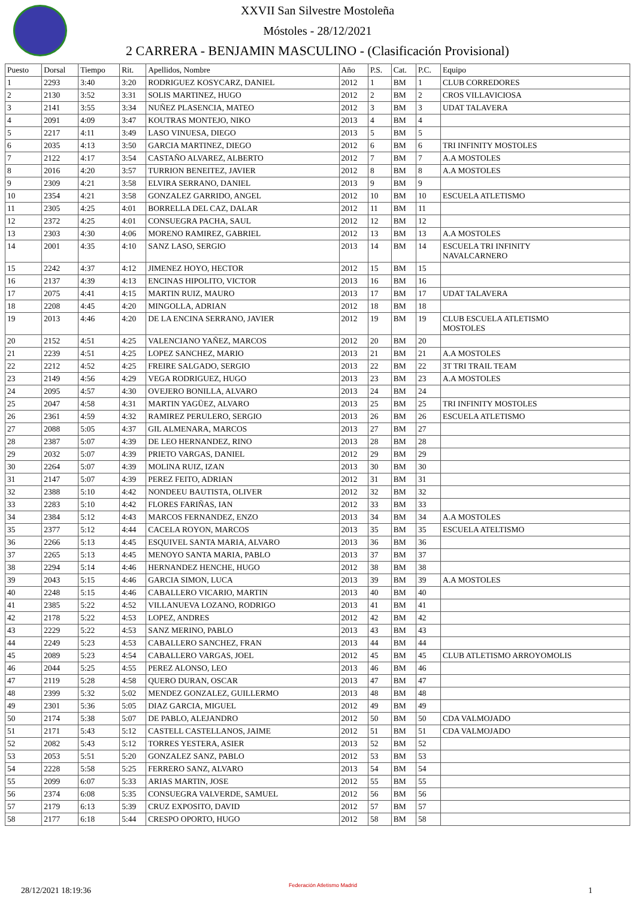XXVII San Silvestre Mostoleña
Móstoles - 28/12/2021
2 CARRERA - BENJAMIN MASCULINO - (Clasificación Provisional)
| Puesto | Dorsal | Tiempo | Rit. | Apellidos, Nombre | Año | P.S. | Cat. | P.C. | Equipo |
| --- | --- | --- | --- | --- | --- | --- | --- | --- | --- |
| 1 | 2293 | 3:40 | 3:20 | RODRIGUEZ KOSYCARZ, DANIEL | 2012 | 1 | BM | 1 | CLUB CORREDORES |
| 2 | 2130 | 3:52 | 3:31 | SOLIS MARTINEZ, HUGO | 2012 | 2 | BM | 2 | CROS VILLAVICIOSA |
| 3 | 2141 | 3:55 | 3:34 | NUÑEZ PLASENCIA, MATEO | 2012 | 3 | BM | 3 | UDAT TALAVERA |
| 4 | 2091 | 4:09 | 3:47 | KOUTRAS MONTEJO, NIKO | 2013 | 4 | BM | 4 | |
| 5 | 2217 | 4:11 | 3:49 | LASO VINUESA, DIEGO | 2013 | 5 | BM | 5 | |
| 6 | 2035 | 4:13 | 3:50 | GARCIA MARTINEZ, DIEGO | 2012 | 6 | BM | 6 | TRI INFINITY MOSTOLES |
| 7 | 2122 | 4:17 | 3:54 | CASTAÑO ALVAREZ, ALBERTO | 2012 | 7 | BM | 7 | A.A MOSTOLES |
| 8 | 2016 | 4:20 | 3:57 | TURRION BENEITEZ, JAVIER | 2012 | 8 | BM | 8 | A.A MOSTOLES |
| 9 | 2309 | 4:21 | 3:58 | ELVIRA SERRANO, DANIEL | 2013 | 9 | BM | 9 | |
| 10 | 2354 | 4:21 | 3:58 | GONZALEZ GARRIDO, ANGEL | 2012 | 10 | BM | 10 | ESCUELA ATLETISMO |
| 11 | 2305 | 4:25 | 4:01 | BORRELLA DEL CAZ, DALAR | 2012 | 11 | BM | 11 | |
| 12 | 2372 | 4:25 | 4:01 | CONSUEGRA PACHA, SAUL | 2012 | 12 | BM | 12 | |
| 13 | 2303 | 4:30 | 4:06 | MORENO RAMIREZ, GABRIEL | 2012 | 13 | BM | 13 | A.A MOSTOLES |
| 14 | 2001 | 4:35 | 4:10 | SANZ LASO, SERGIO | 2013 | 14 | BM | 14 | ESCUELA TRI INFINITY NAVALCARNERO |
| 15 | 2242 | 4:37 | 4:12 | JIMENEZ HOYO, HECTOR | 2012 | 15 | BM | 15 | |
| 16 | 2137 | 4:39 | 4:13 | ENCINAS HIPOLITO, VICTOR | 2013 | 16 | BM | 16 | |
| 17 | 2075 | 4:41 | 4:15 | MARTIN RUIZ, MAURO | 2013 | 17 | BM | 17 | UDAT TALAVERA |
| 18 | 2208 | 4:45 | 4:20 | MINGOLLA, ADRIAN | 2012 | 18 | BM | 18 | |
| 19 | 2013 | 4:46 | 4:20 | DE LA ENCINA SERRANO, JAVIER | 2012 | 19 | BM | 19 | CLUB ESCUELA ATLETISMO MOSTOLES |
| 20 | 2152 | 4:51 | 4:25 | VALENCIANO YAÑEZ, MARCOS | 2012 | 20 | BM | 20 | |
| 21 | 2239 | 4:51 | 4:25 | LOPEZ SANCHEZ, MARIO | 2013 | 21 | BM | 21 | A.A MOSTOLES |
| 22 | 2212 | 4:52 | 4:25 | FREIRE SALGADO, SERGIO | 2013 | 22 | BM | 22 | 3T TRI TRAIL TEAM |
| 23 | 2149 | 4:56 | 4:29 | VEGA RODRIGUEZ, HUGO | 2013 | 23 | BM | 23 | A.A MOSTOLES |
| 24 | 2095 | 4:57 | 4:30 | OVEJERO BONILLA, ALVARO | 2013 | 24 | BM | 24 | |
| 25 | 2047 | 4:58 | 4:31 | MARTIN YAGÜEZ, ALVARO | 2013 | 25 | BM | 25 | TRI INFINITY MOSTOLES |
| 26 | 2361 | 4:59 | 4:32 | RAMIREZ PERULERO, SERGIO | 2013 | 26 | BM | 26 | ESCUELA ATLETISMO |
| 27 | 2088 | 5:05 | 4:37 | GIL ALMENARA, MARCOS | 2013 | 27 | BM | 27 | |
| 28 | 2387 | 5:07 | 4:39 | DE LEO HERNANDEZ, RINO | 2013 | 28 | BM | 28 | |
| 29 | 2032 | 5:07 | 4:39 | PRIETO VARGAS, DANIEL | 2012 | 29 | BM | 29 | |
| 30 | 2264 | 5:07 | 4:39 | MOLINA RUIZ, IZAN | 2013 | 30 | BM | 30 | |
| 31 | 2147 | 5:07 | 4:39 | PEREZ FEITO, ADRIAN | 2012 | 31 | BM | 31 | |
| 32 | 2388 | 5:10 | 4:42 | NONDEEU BAUTISTA, OLIVER | 2012 | 32 | BM | 32 | |
| 33 | 2283 | 5:10 | 4:42 | FLORES FARIÑAS, IAN | 2012 | 33 | BM | 33 | |
| 34 | 2384 | 5:12 | 4:43 | MARCOS FERNANDEZ, ENZO | 2013 | 34 | BM | 34 | A.A MOSTOLES |
| 35 | 2377 | 5:12 | 4:44 | CACELA ROYON, MARCOS | 2013 | 35 | BM | 35 | ESCUELA ATELTISMO |
| 36 | 2266 | 5:13 | 4:45 | ESQUIVEL SANTA MARIA, ALVARO | 2013 | 36 | BM | 36 | |
| 37 | 2265 | 5:13 | 4:45 | MENOYO SANTA MARIA, PABLO | 2013 | 37 | BM | 37 | |
| 38 | 2294 | 5:14 | 4:46 | HERNANDEZ HENCHE, HUGO | 2012 | 38 | BM | 38 | |
| 39 | 2043 | 5:15 | 4:46 | GARCIA SIMON, LUCA | 2013 | 39 | BM | 39 | A.A MOSTOLES |
| 40 | 2248 | 5:15 | 4:46 | CABALLERO VICARIO, MARTIN | 2013 | 40 | BM | 40 | |
| 41 | 2385 | 5:22 | 4:52 | VILLANUEVA LOZANO, RODRIGO | 2013 | 41 | BM | 41 | |
| 42 | 2178 | 5:22 | 4:53 | LOPEZ, ANDRES | 2012 | 42 | BM | 42 | |
| 43 | 2229 | 5:22 | 4:53 | SANZ MERINO, PABLO | 2013 | 43 | BM | 43 | |
| 44 | 2249 | 5:23 | 4:53 | CABALLERO SANCHEZ, FRAN | 2013 | 44 | BM | 44 | |
| 45 | 2089 | 5:23 | 4:54 | CABALLERO VARGAS, JOEL | 2012 | 45 | BM | 45 | CLUB ATLETISMO ARROYOMOLIS |
| 46 | 2044 | 5:25 | 4:55 | PEREZ ALONSO, LEO | 2013 | 46 | BM | 46 | |
| 47 | 2119 | 5:28 | 4:58 | QUERO DURAN, OSCAR | 2013 | 47 | BM | 47 | |
| 48 | 2399 | 5:32 | 5:02 | MENDEZ GONZALEZ, GUILLERMO | 2013 | 48 | BM | 48 | |
| 49 | 2301 | 5:36 | 5:05 | DIAZ GARCIA, MIGUEL | 2012 | 49 | BM | 49 | |
| 50 | 2174 | 5:38 | 5:07 | DE PABLO, ALEJANDRO | 2012 | 50 | BM | 50 | CDA VALMOJADO |
| 51 | 2171 | 5:43 | 5:12 | CASTELL CASTELLANOS, JAIME | 2012 | 51 | BM | 51 | CDA VALMOJADO |
| 52 | 2082 | 5:43 | 5:12 | TORRES YESTERA, ASIER | 2013 | 52 | BM | 52 | |
| 53 | 2053 | 5:51 | 5:20 | GONZALEZ SANZ, PABLO | 2012 | 53 | BM | 53 | |
| 54 | 2228 | 5:58 | 5:25 | FERRERO SANZ, ALVARO | 2013 | 54 | BM | 54 | |
| 55 | 2099 | 6:07 | 5:33 | ARIAS MARTIN, JOSE | 2012 | 55 | BM | 55 | |
| 56 | 2374 | 6:08 | 5:35 | CONSUEGRA VALVERDE, SAMUEL | 2012 | 56 | BM | 56 | |
| 57 | 2179 | 6:13 | 5:39 | CRUZ EXPOSITO, DAVID | 2012 | 57 | BM | 57 | |
| 58 | 2177 | 6:18 | 5:44 | CRESPO OPORTO, HUGO | 2012 | 58 | BM | 58 | |
28/12/2021 18:19:36
Federación Atletismo Madrid
1